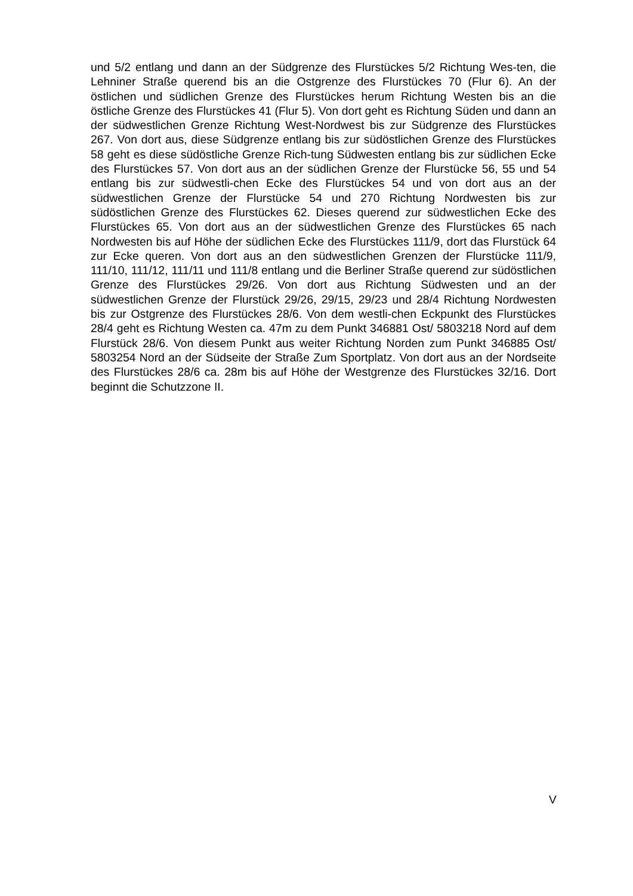und 5/2 entlang und dann an der Südgrenze des Flurstückes 5/2 Richtung Wes-ten, die Lehniner Straße querend bis an die Ostgrenze des Flurstückes 70 (Flur 6). An der östlichen und südlichen Grenze des Flurstückes herum Richtung Westen bis an die östliche Grenze des Flurstückes 41 (Flur 5). Von dort geht es Richtung Süden und dann an der südwestlichen Grenze Richtung West-Nordwest bis zur Südgrenze des Flurstückes 267. Von dort aus, diese Südgrenze entlang bis zur südöstlichen Grenze des Flurstückes 58 geht es diese südöstliche Grenze Rich-tung Südwesten entlang bis zur südlichen Ecke des Flurstückes 57. Von dort aus an der südlichen Grenze der Flurstücke 56, 55 und 54 entlang bis zur südwestli-chen Ecke des Flurstückes 54 und von dort aus an der südwestlichen Grenze der Flurstücke 54 und 270 Richtung Nordwesten bis zur südöstlichen Grenze des Flurstückes 62. Dieses querend zur südwestlichen Ecke des Flurstückes 65. Von dort aus an der südwestlichen Grenze des Flurstückes 65 nach Nordwesten bis auf Höhe der südlichen Ecke des Flurstückes 111/9, dort das Flurstück 64 zur Ecke queren. Von dort aus an den südwestlichen Grenzen der Flurstücke 111/9, 111/10, 111/12, 111/11 und 111/8 entlang und die Berliner Straße querend zur südöstlichen Grenze des Flurstückes 29/26. Von dort aus Richtung Südwesten und an der südwestlichen Grenze der Flurstück 29/26, 29/15, 29/23 und 28/4 Richtung Nordwesten bis zur Ostgrenze des Flurstückes 28/6. Von dem westli-chen Eckpunkt des Flurstückes 28/4 geht es Richtung Westen ca. 47m zu dem Punkt 346881 Ost/ 5803218 Nord auf dem Flurstück 28/6. Von diesem Punkt aus weiter Richtung Norden zum Punkt 346885 Ost/ 5803254 Nord an der Südseite der Straße Zum Sportplatz. Von dort aus an der Nordseite des Flurstückes 28/6 ca. 28m bis auf Höhe der Westgrenze des Flurstückes 32/16. Dort beginnt die Schutzzone II.
V